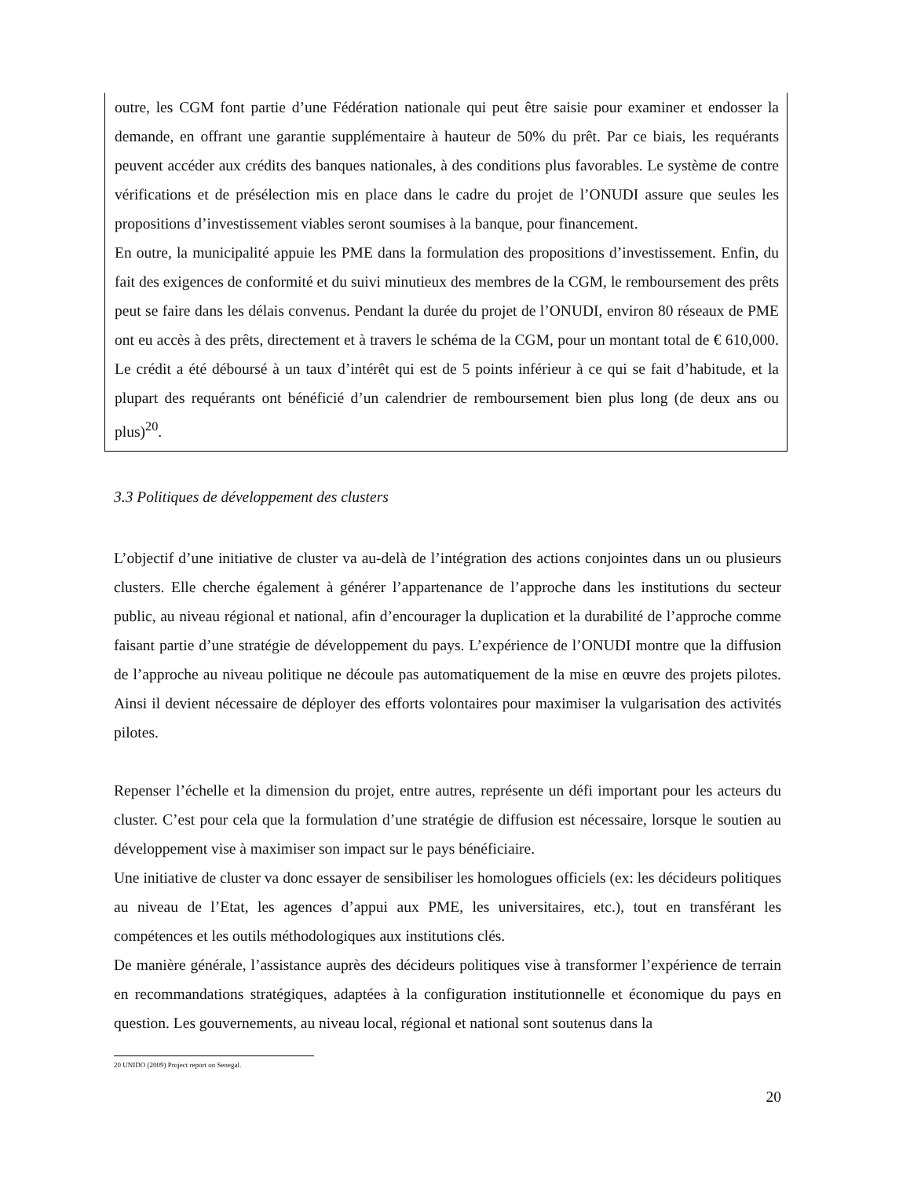outre, les CGM font partie d’une Fédération nationale qui peut être saisie pour examiner et endosser la demande, en offrant une garantie supplémentaire à hauteur de 50% du prêt. Par ce biais, les requérants peuvent accéder aux crédits des banques nationales, à des conditions plus favorables. Le système de contre vérifications et de présélection mis en place dans le cadre du projet de l’ONUDI assure que seules les propositions d’investissement viables seront soumises à la banque, pour financement.
En outre, la municipalité appuie les PME dans la formulation des propositions d’investissement. Enfin, du fait des exigences de conformité et du suivi minutieux des membres de la CGM, le remboursement des prêts peut se faire dans les délais convenus. Pendant la durée du projet de l’ONUDI, environ 80 réseaux de PME ont eu accès à des prêts, directement et à travers le schéma de la CGM, pour un montant total de € 610,000. Le crédit a été déboursé à un taux d’intérêt qui est de 5 points inférieur à ce qui se fait d’habitude, et la plupart des requérants ont bénéficié d’un calendrier de remboursement bien plus long (de deux ans ou plus)<sup>20</sup>.
3.3 Politiques de développement des clusters
L’objectif d’une initiative de cluster va au-delà de l’intégration des actions conjointes dans un ou plusieurs clusters. Elle cherche également à générer l’appartenance de l’approche dans les institutions du secteur public, au niveau régional et national, afin d’encourager la duplication et la durabilité de l’approche comme faisant partie d’une stratégie de développement du pays. L’expérience de l’ONUDI montre que la diffusion de l’approche au niveau politique ne découle pas automatiquement de la mise en œuvre des projets pilotes. Ainsi il devient nécessaire de déployer des efforts volontaires pour maximiser la vulgarisation des activités pilotes.
Repenser l’échelle et la dimension du projet, entre autres, représente un défi important pour les acteurs du cluster. C’est pour cela que la formulation d’une stratégie de diffusion est nécessaire, lorsque le soutien au développement vise à maximiser son impact sur le pays bénéficiaire.
Une initiative de cluster va donc essayer de sensibiliser les homologues officiels (ex: les décideurs politiques au niveau de l’Etat, les agences d’appui aux PME, les universitaires, etc.), tout en transférant les compétences et les outils méthodologiques aux institutions clés.
De manière générale, l’assistance auprès des décideurs politiques vise à transformer l’expérience de terrain en recommandations stratégiques, adaptées à la configuration institutionnelle et économique du pays en question. Les gouvernements, au niveau local, régional et national sont soutenus dans la
20 UNIDO (2009) Project report on Senegal.
20